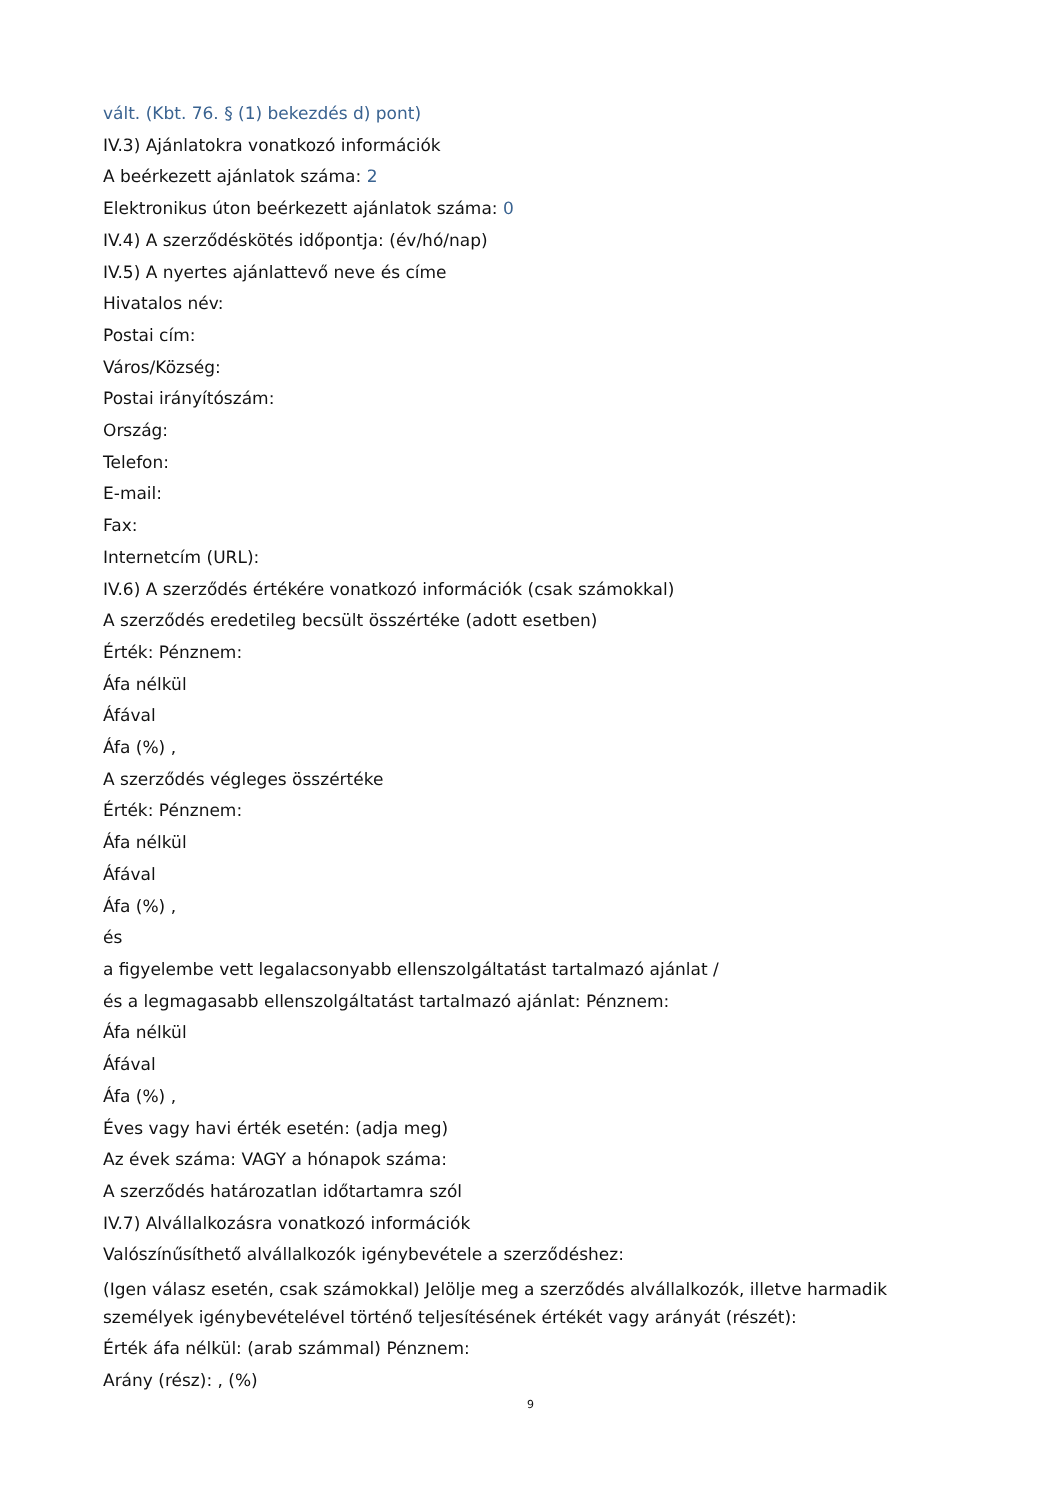vált. (Kbt. 76. § (1) bekezdés d) pont)
IV.3) Ajánlatokra vonatkozó információk
A beérkezett ajánlatok száma: 2
Elektronikus úton beérkezett ajánlatok száma: 0
IV.4) A szerződéskötés időpontja: (év/hó/nap)
IV.5) A nyertes ajánlattevő neve és címe
Hivatalos név:
Postai cím:
Város/Község:
Postai irányítószám:
Ország:
Telefon:
E-mail:
Fax:
Internetcím (URL):
IV.6) A szerződés értékére vonatkozó információk (csak számokkal)
A szerződés eredetileg becsült összértéke (adott esetben)
Érték: Pénznem:
Áfa nélkül
Áfával
Áfa (%) ,
A szerződés végleges összértéke
Érték: Pénznem:
Áfa nélkül
Áfával
Áfa (%) ,
és
a figyelembe vett legalacsonyabb ellenszolgáltatást tartalmazó ajánlat /
és a legmagasabb ellenszolgáltatást tartalmazó ajánlat: Pénznem:
Áfa nélkül
Áfával
Áfa (%) ,
Éves vagy havi érték esetén: (adja meg)
Az évek száma: VAGY a hónapok száma:
A szerződés határozatlan időtartamra szól
IV.7) Alvállalkozásra vonatkozó információk
Valószínűsíthető alvállalkozók igénybevétele a szerződéshez:
(Igen válasz esetén, csak számokkal) Jelölje meg a szerződés alvállalkozók, illetve harmadik személyek igénybevételével történő teljesítésének értékét vagy arányát (részét):
Érték áfa nélkül: (arab számmal) Pénznem:
Arány (rész): , (%)
9